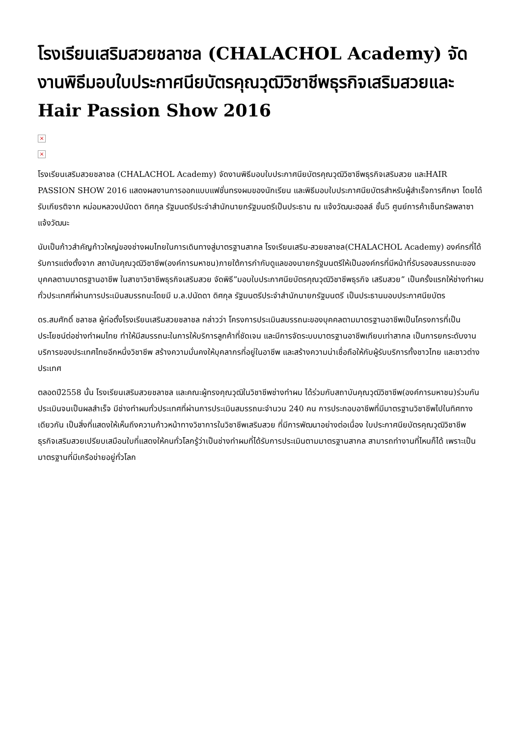โรงเรียนเสริมสวยชลาชล (CHALACHOL Academy) จัดงานพิธีมอบใบประกาศนียบัตรคุณวุฒิวิชาชีพธุรกิจเสริมสวยและ Hair Passion Show 2016
×
×
โรงเรียนเสริมสวยชลาชล (CHALACHOL Academy) จัดงานพิธีมอบใบประกาศนียบัตรคุณวุฒิวิชาชีพธุรกิจเสริมสวย และHAIR PASSION SHOW 2016 แสดงผลงานการออกแบบแฟชั่นทรงผมของนักเรียน และพิธีมอบใบประกาศนียบัตรสำหรับผู้สำเร็จการศึกษา โดยได้รับเกียรติจาก หม่อมหลวงปนัดดา ดิศกุล รัฐมนตรีประจำสำนักนายกรัฐมนตรีเป็นประธาน ณ แจ้งวัฒนะฮอลล์ ชั้น5 ศูนย์การค้าเซ็นทรัลพลาซา แจ้งวัฒนะ
นับเป็นก้าวสำคัญก้าวใหญ่ของช่างผมไทยในการเดินทางสู่มาตรฐานสากล โรงเรียนเสริม-สวยชลาชล(CHALACHOL Academy) องค์กรที่ได้รับการแต่งตั้งจาก สถาบันคุณวุฒิวิชาชีพ(องค์การมหาชน)ภายใต้การกำกับดูแลของนายกรัฐมนตรีให้เป็นองค์กรที่มีหน้าที่รับรองสมรรถนะของบุคคลตามมาตรฐานอาชีพ ในสาขาวิชาชีพธุรกิจเสริมสวย จัดพิธี”มอบใบประกาศนียบัตรคุณวุฒิวิชาชีพธุรกิจ เสริมสวย” เป็นครั้งแรกให้ช่างทำผมทั่วประเทศที่ผ่านการประเมินสมรรถนะโดยมี ม.ล.ปนัดดา ดิศกุล รัฐมนตรีประจำสำนักนายกรัฐมนตรี เป็นประธานมอบประกาศนียบัตร
ดร.สมศักดิ์ ชลาชล ผู้ก่อตั้งโรงเรียนเสริมสวยชลาชล กล่าวว่า โครงการประเมินสมรรถนะของบุคคลตามมาตรฐานอาชีพเป็นโครงการที่เป็นประโยชน์ต่อช่างทำผมไทย ทำให้มีสมรรถนะในการให้บริการลูกค้าที่ชัดเจน และมีการจัดระบบมาตรฐานอาชีพเทียบเท่าสากล เป็นการยกระดับงานบริการของประเทศไทยอีกหนึ่งวิชาชีพ สร้างความมั่นคงให้บุคลากรที่อยู่ในอาชีพ และสร้างความน่าเชื่อถือให้กับผู้รับบริการทั้งชาวไทย และชาวต่างประเทศ
ตลอดปี2558 นั้น โรงเรียนเสริมสวยชลาชล และคณะผู้ทรงคุณวุฒิในวิชาชีพช่างทำผม ได้ร่วมกับสถาบันคุณวุฒิวิชาชีพ(องค์การมหาชน)ร่วมกันประเมินจนเป็นผลสำเร็จ มีช่างทำผมทั่วประเทศที่ผ่านการประเมินสมรรถนะจำนวน 240 คน การประกอบอาชีพที่มีมาตรฐานวิชาชีพไปในทิศทางเดียวกัน เป็นสิ่งที่แสดงให้เห็นถึงความก้าวหน้าทางวิชาการในวิชาชีพเสริมสวย ที่มีการพัฒนาอย่างต่อเนื่อง ใบประกาศนียบัตรคุณวุฒิวิชาชีพธุรกิจเสริมสวยเปรียบเสมือนใบที่แสดงให้คนทั่วโลกรู้ว่าเป็นช่างทำผมที่ได้รับการประเมินตามมาตรฐานสากล สามารถทำงานที่ไหนก็ได้ เพราะเป็นมาตรฐานที่มีเครือข่ายอยู่ทั่วโลก